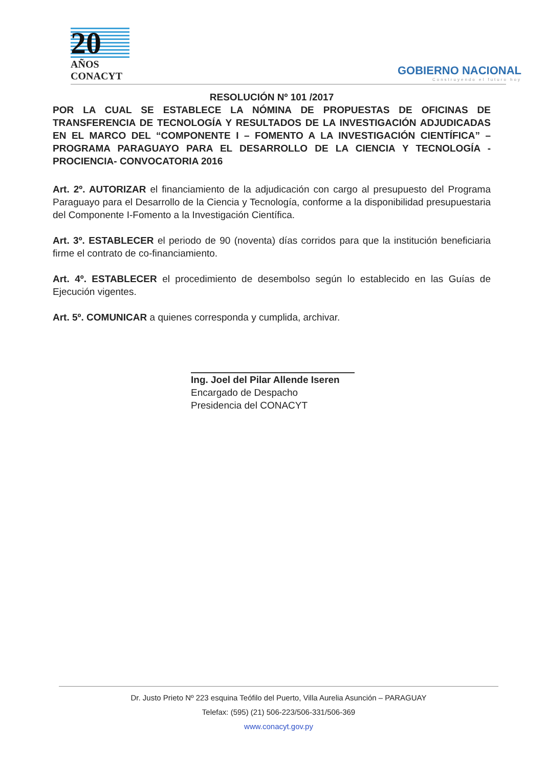20
AÑOS
CONACYT
GOBIERNO NACIONAL
Construyendo el futuro hoy
RESOLUCIÓN Nº 101 /2017
POR LA CUAL SE ESTABLECE LA NÓMINA DE PROPUESTAS DE OFICINAS DE TRANSFERENCIA DE TECNOLOGÍA Y RESULTADOS DE LA INVESTIGACIÓN ADJUDICADAS EN EL MARCO DEL “COMPONENTE I – FOMENTO A LA INVESTIGACIÓN CIENTÍFICA” – PROGRAMA PARAGUAYO PARA EL DESARROLLO DE LA CIENCIA Y TECNOLOGÍA -PROCIENCIA- CONVOCATORIA 2016
Art. 2º. AUTORIZAR el financiamiento de la adjudicación con cargo al presupuesto del Programa Paraguayo para el Desarrollo de la Ciencia y Tecnología, conforme a la disponibilidad presupuestaria del Componente I-Fomento a la Investigación Científica.
Art. 3º. ESTABLECER el periodo de 90 (noventa) días corridos para que la institución beneficiaria firme el contrato de co-financiamiento.
Art. 4º. ESTABLECER el procedimiento de desembolso según lo establecido en las Guías de Ejecución vigentes.
Art. 5º. COMUNICAR a quienes corresponda y cumplida, archivar.
Ing. Joel del Pilar Allende Iseren
Encargado de Despacho
Presidencia del CONACYT
Dr. Justo Prieto Nº 223 esquina Teófilo del Puerto, Villa Aurelia Asunción – PARAGUAY
Telefax: (595) (21) 506-223/506-331/506-369
www.conacyt.gov.py